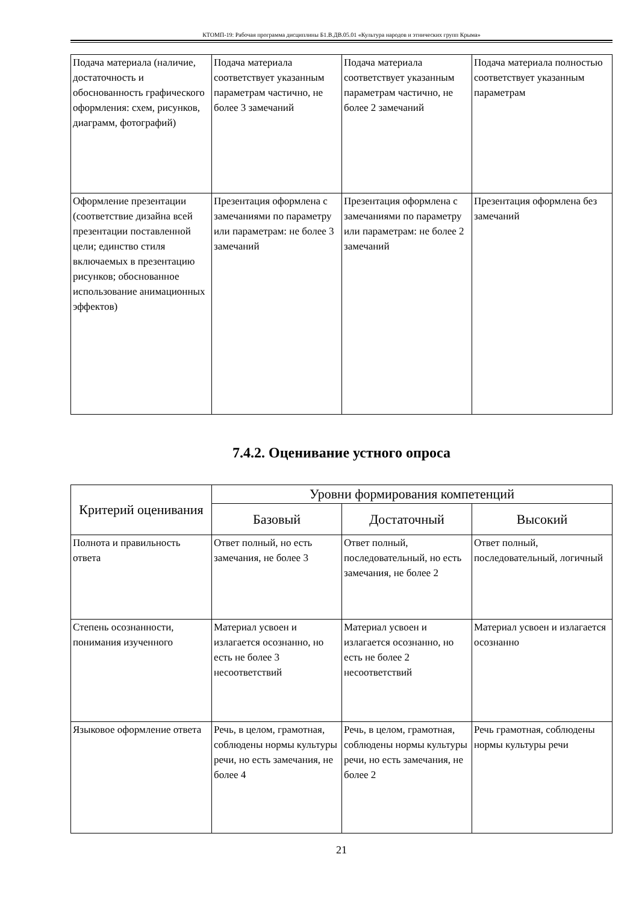КТОМП-19: Рабочая программа дисциплины Б1.В.ДВ.05.01 «Культура народов и этнических групп Крыма»
| Подача материала (наличие, достаточность и обоснованность графического оформления: схем, рисунков, диаграмм, фотографий) | Подача материала соответствует указанным параметрам частично, не более 3 замечаний | Подача материала соответствует указанным параметрам частично, не более 2 замечаний | Подача материала полностью соответствует указанным параметрам |
| Оформление презентации (соответствие дизайна всей презентации поставленной цели; единство стиля включаемых в презентацию рисунков; обоснованное использование анимационных эффектов) | Презентация оформлена с замечаниями по параметру или параметрам: не более 3 замечаний | Презентация оформлена с замечаниями по параметру или параметрам: не более 2 замечаний | Презентация оформлена без замечаний |
7.4.2. Оценивание устного опроса
| Критерий оценивания | Уровни формирования компетенций | | |
| --- | --- | --- | --- |
| | Базовый | Достаточный | Высокий |
| Полнота и правильность ответа | Ответ полный, но есть замечания, не более 3 | Ответ полный, последовательный, но есть замечания, не более 2 | Ответ полный, последовательный, логичный |
| Степень осознанности, понимания изученного | Материал усвоен и излагается осознанно, но есть не более 3 несоответствий | Материал усвоен и излагается осознанно, но есть не более 2 несоответствий | Материал усвоен и излагается осознанно |
| Языковое оформление ответа | Речь, в целом, грамотная, соблюдены нормы культуры речи, но есть замечания, не более 4 | Речь, в целом, грамотная, соблюдены нормы культуры речи, но есть замечания, не более 2 | Речь грамотная, соблюдены нормы культуры речи |
21